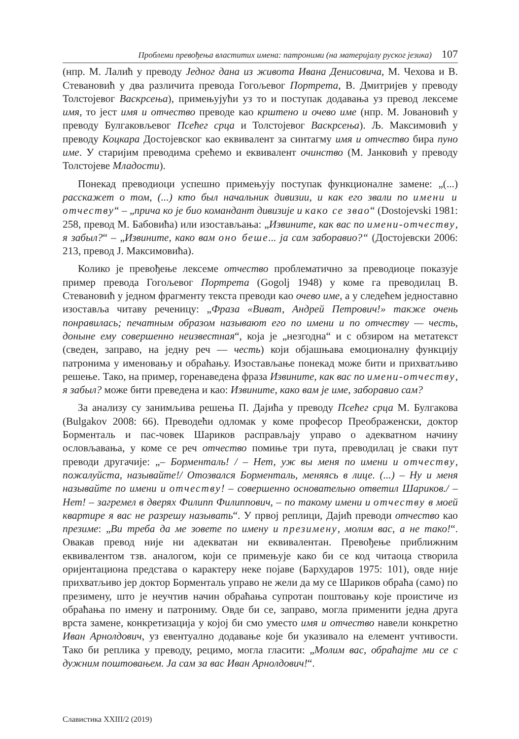Проблеми превођења властитих имена: патроними (на материјалу руског језика) 107
(нпр. М. Лалић у преводу Једног дана из живота Ивана Денисовича, М. Чехова и В. Стевановић у два различита превода Гогољевог Портрета, В. Дмитријев у преводу Толстојевог Васкрсења), примењујући уз то и поступак додавања уз превод лексеме имя, то јест имя и отчество преводе као крштено и очево име (нпр. М. Јовановић у преводу Булгаковљевог Псећег срца и Толстојевог Васкрсења). Љ. Максимовић у преводу Коцкара Достојевског као еквивалент за синтагму имя и отчество бира пуно име. У старијим преводима срећемо и еквивалент очинство (М. Јанковић у преводу Толстојеве Младости).
Понекад преводиоци успешно примењују поступак функционалне замене: „(...) расскажет о том, (...) кто был начальник дивизии, и как его звали по имени и отчеству“ – „прича ко је био командант дивизије и како се звао“ (Dostojevski 1981: 258, превод М. Бабовића) или изостављања: „Извините, как вас по имени-отчеству, я забыл?“ – „Извините, како вам оно беше... ја сам заборавио?“ (Достојевски 2006: 213, превод Ј. Максимовића).
Колико је превођење лексеме отчество проблематично за преводиоце показује пример превода Гогољевог Портрета (Gogolj 1948) у коме га преводилац В. Стевановић у једном фрагменту текста преводи као очево име, а у следећем једноставно изоставља читаву реченицу: „Фраза «Виват, Андрей Петрович!» также очень понравилась; печатным образом называют его по имени и по отчеству — честь, доныне ему совершенно неизвестная“, која је „незгодна“ и с обзиром на метатекст (сведен, заправо, на једну реч — честь) који објашњава емоционалну функцију патронима у именовању и обраћању. Изостављање понекад може бити и прихватљиво решење. Тако, на пример, горенаведена фраза Извините, как вас по имени-отчеству, я забыл? може бити преведена и као: Извините, како вам је име, заборавио сам?
За анализу су занимљива решења П. Дајића у преводу Псећег срца М. Булгакова (Bulgakov 2008: 66). Преводећи одломак у коме професор Преображенски, доктор Борменталь и пас-човек Шариков расправљају управо о адекватном начину ословљавања, у коме се реч отчество помиње три пута, преводилац је сваки пут преводи другачије: „– Борменталь! / – Нет, уж вы меня по имени и отчеству, пожалуйста, называйте!/ Отозвался Борменталь, меняясь в лице. (...) – Ну и меня называйте по имени и отчеству! – совершенно основательно ответил Шариков./ – Нет! – загремел в дверях Филипп Филиппович, – по такому имени и отчеству в моей квартире я вас не разрешу называть“. У првој реплици, Дајић преводи отчество као презиме: „Ви треба да ме зовете по имену и презимену, молим вас, а не тако!“. Овакав превод није ни адекватан ни еквивалентан. Превођење приближним еквивалентом тзв. аналогом, који се примењује како би се код читаоца створила оријентациона представа о карактеру неке појаве (Бархударов 1975: 101), овде није прихватљиво јер доктор Борменталь управо не жели да му се Шариков обраћа (само) по презимену, што је неучтив начин обраћања супротан поштовању које проистиче из обраћања по имену и патрониму. Овде би се, заправо, могла применити једна друга врста замене, конкретизација у којој би смо уместо имя и отчество навели конкретно Иван Арнолдович, уз евентуално додавање које би указивало на елемент учтивости. Тако би реплика у преводу, рецимо, могла гласити: „Молим вас, обраћајте ми се с дужним поштовањем. Ја сам за вас Иван Арнолдович!“.
Славистика XXIII/2 (2019)